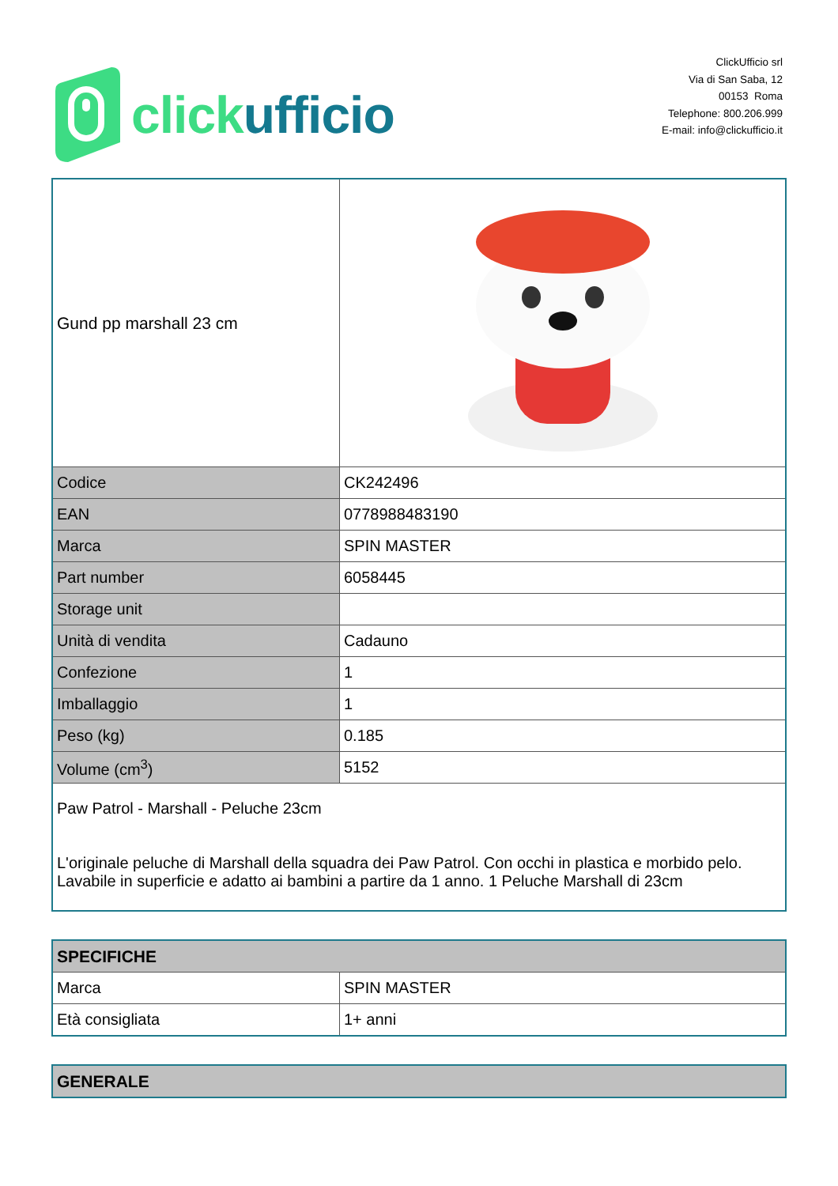click ufficio
ClickUfficio srl
Via di San Saba, 12
00153 Roma
Telephone: 800.206.999
E-mail: info@clickufficio.it
| Gund pp marshall 23 cm | |
| Codice | CK242496 |
| EAN | 0778988483190 |
| Marca | SPIN MASTER |
| Part number | 6058445 |
| Storage unit | |
| Unità di vendita | Cadauno |
| Confezione | 1 |
| Imballaggio | 1 |
| Peso (kg) | 0.185 |
| Volume (cm<sup>3</sup>) | 5152 |
| Paw Patrol - Marshall - Peluche 23cm L'originale peluche di Marshall della squadra dei Paw Patrol. Con occhi in plastica e morbido pelo. Lavabile in superficie e adatto ai bambini a partire da 1 anno. 1 Peluche Marshall di 23cm | |
| SPECIFICHE | |
| Marca | SPIN MASTER |
| Età consigliata | 1+ anni |
| GENERALE |